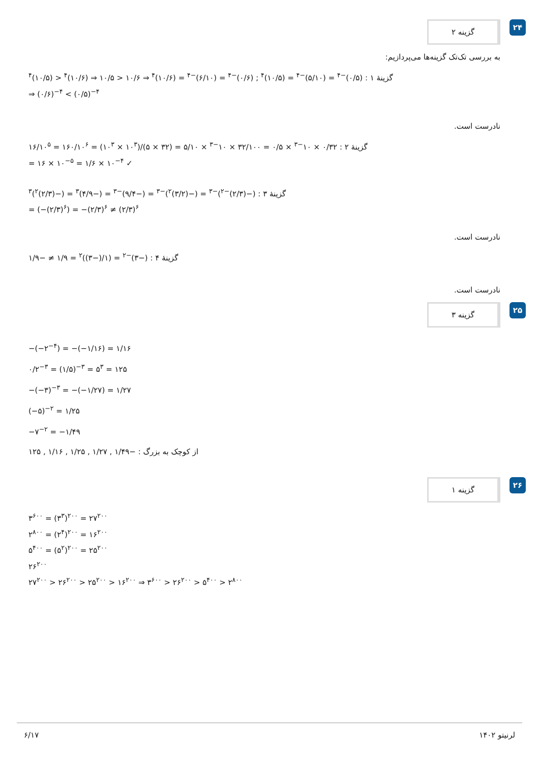گزینه ۲
۲۴
به بررسی تک‌تک گزینه‌ها می‌پردازیم:
گزینهٔ ۱ : (۰/۵)<sup>−۴</sup> = (۵/۱۰)<sup>−۴</sup> = (۱۰/۵)<sup>۴</sup> ; (۰/۶)<sup>−۴</sup> = (۶/۱۰)<sup>−۴</sup> = (۱۰/۶)<sup>۴</sup> ⇒ ۱۰/۶ < ۱۰/۵ ⇒ (۱۰/۶)<sup>۴</sup> < (۱۰/۵)<sup>۴</sup>
⇒ (۰/۶)<sup>−۴</sup> < (۰/۵)<sup>−۴</sup>
نادرست است.
گزینهٔ ۲ : ۰/۳۲ × ۱۰<sup>−۳</sup> × ۰/۵ = ۳۲/۱۰۰ × ۱۰<sup>−۳</sup> × ۵/۱۰ = (۳۲ × ۵)/(۱۰<sup>۳</sup> × ۱۰<sup>۳</sup>) = ۱۶۰/۱۰<sup>۶</sup> = ۱۶/۱۰<sup>۵</sup>
= ۱۶ × ۱۰<sup>−۵</sup> = ۱/۶ × ۱۰<sup>−۴</sup> ✓
گزینهٔ ۳ : (−(۲/۳)<sup>−۲</sup>)<sup>−۳</sup> = (−(۳/۲)<sup>۲</sup>)<sup>−۳</sup> = (−۹/۴)<sup>−۳</sup> = (−۴/۹)<sup>۳</sup> = (−(۲/۳)<sup>۲</sup>)<sup>۳</sup>
= (−(۲/۳)<sup>۶</sup>) = −(۲/۳)<sup>۶</sup> ≠ (۲/۳)<sup>۶</sup>
نادرست است.
گزینهٔ ۴ : (−۳)<sup>−۲</sup> = (۱/(−۳))<sup>۲</sup> = ۱/۹ ≠ −۱/۹
نادرست است.
گزینه ۳
۲۵
−(−۲<sup>−۴</sup>) = −(−۱/۱۶) = ۱/۱۶
۰/۲<sup>−۳</sup> = (۱/۵)<sup>−۳</sup> = ۵<sup>۳</sup> = ۱۲۵
−(−۳)<sup>−۳</sup> = −(−۱/۲۷) = ۱/۲۷
(−۵)<sup>−۲</sup> = ۱/۲۵
−۷<sup>−۲</sup> = −۱/۴۹
از کوچک به بزرگ : −۱/۴۹ , ۱/۲۷ , ۱/۲۵ , ۱/۱۶ , ۱۲۵
گزینه ۱
۲۶
۳<sup>۶۰۰</sup> = (۳<sup>۳</sup>)<sup>۲۰۰</sup> = ۲۷<sup>۲۰۰</sup>
۲<sup>۸۰۰</sup> = (۲<sup>۴</sup>)<sup>۲۰۰</sup> = ۱۶<sup>۲۰۰</sup>
۵<sup>۴۰۰</sup> = (۵<sup>۲</sup>)<sup>۲۰۰</sup> = ۲۵<sup>۲۰۰</sup>
۲۶<sup>۲۰۰</sup>
۲۷<sup>۲۰۰</sup> > ۲۶<sup>۲۰۰</sup> > ۲۵<sup>۲۰۰</sup> > ۱۶<sup>۲۰۰</sup> ⇒ ۳<sup>۶۰۰</sup> > ۲۶<sup>۲۰۰</sup> > ۵<sup>۴۰۰</sup> > ۲<sup>۸۰۰</sup>
۶/۱۷ لرنیتو ۱۴۰۲